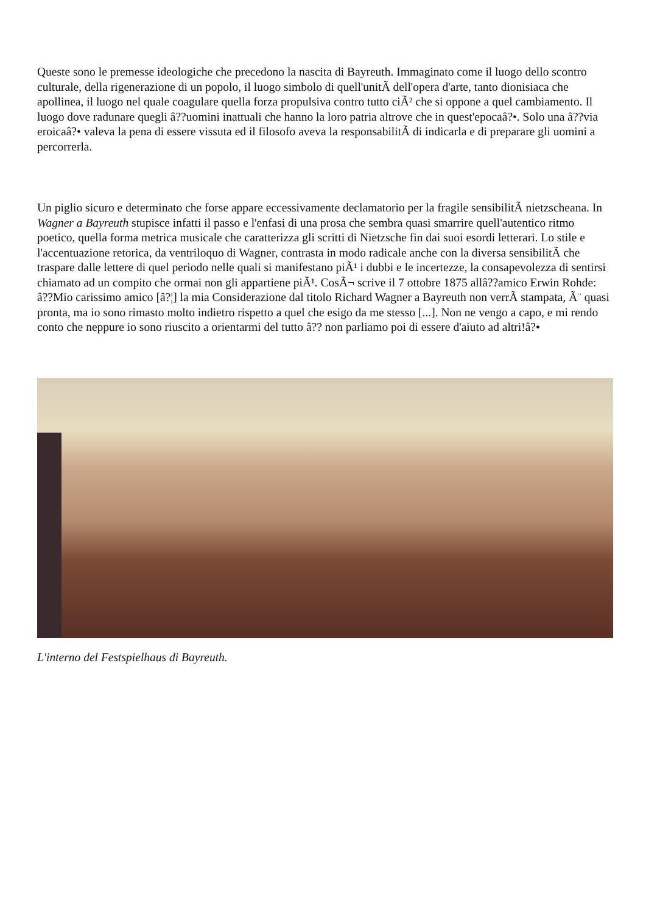Queste sono le premesse ideologiche che precedono la nascita di Bayreuth. Immaginato come il luogo dello scontro culturale, della rigenerazione di un popolo, il luogo simbolo di quell'unitÃ dell'opera d'arte, tanto dionisiaca che apollinea, il luogo nel quale coagulare quella forza propulsiva contro tutto ciÃ² che si oppone a quel cambiamento. Il luogo dove radunare quegli â??uomini inattuali che hanno la loro patria altrove che in quest'epocaâ?•. Solo una â??via eroicaâ?• valeva la pena di essere vissuta ed il filosofo aveva la responsabilitÃ di indicarla e di preparare gli uomini a percorrerla.
Un piglio sicuro e determinato che forse appare eccessivamente declamatorio per la fragile sensibilitÃ nietzscheana. In Wagner a Bayreuth stupisce infatti il passo e l'enfasi di una prosa che sembra quasi smarrire quell'autentico ritmo poetico, quella forma metrica musicale che caratterizza gli scritti di Nietzsche fin dai suoi esordi letterari. Lo stile e l'accentuazione retorica, da ventriloquo di Wagner, contrasta in modo radicale anche con la diversa sensibilitÃ che traspare dalle lettere di quel periodo nelle quali si manifestano piÃ¹ i dubbi e le incertezze, la consapevolezza di sentirsi chiamato ad un compito che ormai non gli appartiene piÃ¹. CosÃ¬ scrive il 7 ottobre 1875 allâ??amico Erwin Rohde: â??Mio carissimo amico [â?¦] la mia Considerazione dal titolo Richard Wagner a Bayreuth non verrÃ stampata, Ã¨ quasi pronta, ma io sono rimasto molto indietro rispetto a quel che esigo da me stesso [...]. Non ne vengo a capo, e mi rendo conto che neppure io sono riuscito a orientarmi del tutto â?? non parliamo poi di essere d'aiuto ad altri!â?•
L'interno del Festspielhaus di Bayreuth.